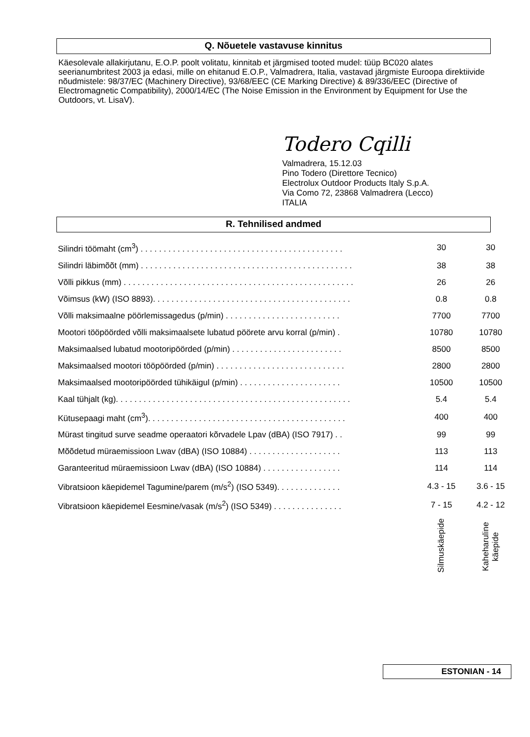Q. Nõuetele vastavuse kinnitus
Käesolevale allakirjutanu, E.O.P. poolt volitatu, kinnitab et järgmised tooted mudel: tüüp BC020 alates seerianumbritest 2003 ja edasi, mille on ehitanud E.O.P., Valmadrera, Italia, vastavad järgmiste Euroopa direktiivide nõudmistele: 98/37/EC (Machinery Directive), 93/68/EEC (CE Marking Directive) & 89/336/EEC (Directive of Electromagnetic Compatibility), 2000/14/EC (The Noise Emission in the Environment by Equipment for Use the Outdoors, vt. LisaV).
Todero Cqilli
Valmadrera, 15.12.03
Pino Todero (Direttore Tecnico)
Electrolux Outdoor Products Italy S.p.A.
Via Como 72, 23868 Valmadrera (Lecco)
ITALIA
R. Tehnilised andmed
| Silindri töömaht (cm<sup>3</sup>) . . . . . . . . . . . . . . . . . . . . . . . . . . . . . . . . . . . . . . . . . . . . | 30 | 30 |
| Silindri läbimõõt (mm) . . . . . . . . . . . . . . . . . . . . . . . . . . . . . . . . . . . . . . . . . . . . . . | 38 | 38 |
| Võlli pikkus (mm) . . . . . . . . . . . . . . . . . . . . . . . . . . . . . . . . . . . . . . . . . . . . . . . . . . | 26 | 26 |
| Võimsus (kW) (ISO 8893). . . . . . . . . . . . . . . . . . . . . . . . . . . . . . . . . . . . . . . . . . . | 0.8 | 0.8 |
| Võlli maksimaalne pöörlemissagedus (p/min) . . . . . . . . . . . . . . . . . . . . . . . . . | 7700 | 7700 |
| Mootori tööpöörded võlli maksimaalsete lubatud pöörete arvu korral (p/min) . | 10780 | 10780 |
| Maksimaalsed lubatud mootoripöörded (p/min) . . . . . . . . . . . . . . . . . . . . . . . . | 8500 | 8500 |
| Maksimaalsed mootori tööpöörded (p/min) . . . . . . . . . . . . . . . . . . . . . . . . . . . . | 2800 | 2800 |
| Maksimaalsed mootoripöörded tühikäigul (p/min) . . . . . . . . . . . . . . . . . . . . . . | 10500 | 10500 |
| Kaal tühjalt (kg). . . . . . . . . . . . . . . . . . . . . . . . . . . . . . . . . . . . . . . . . . . . . . . . . . . | 5.4 | 5.4 |
| Kütusepaagi maht (cm<sup>3</sup>). . . . . . . . . . . . . . . . . . . . . . . . . . . . . . . . . . . . . . . . . . . | 400 | 400 |
| Mürast tingitud surve seadme operaatori kõrvadele Lpav (dBA) (ISO 7917) . . | 99 | 99 |
| Mõõdetud müraemissioon Lwav (dBA) (ISO 10884) . . . . . . . . . . . . . . . . . . . . | 113 | 113 |
| Garanteeritud müraemissioon Lwav (dBA) (ISO 10884) . . . . . . . . . . . . . . . . . | 114 | 114 |
| Vibratsioon käepidemel Tagumine/parem (m/s<sup>2</sup>) (ISO 5349). . . . . . . . . . . . . . | 4.3 - 15 | 3.6 - 15 |
| Vibratsioon käepidemel Eesmine/vasak (m/s<sup>2</sup>) (ISO 5349) . . . . . . . . . . . . . . . | 7 - 15 | 4.2 - 12 |
| | Silmuskäepide | Kaheharuline käepide |
ESTONIAN - 14